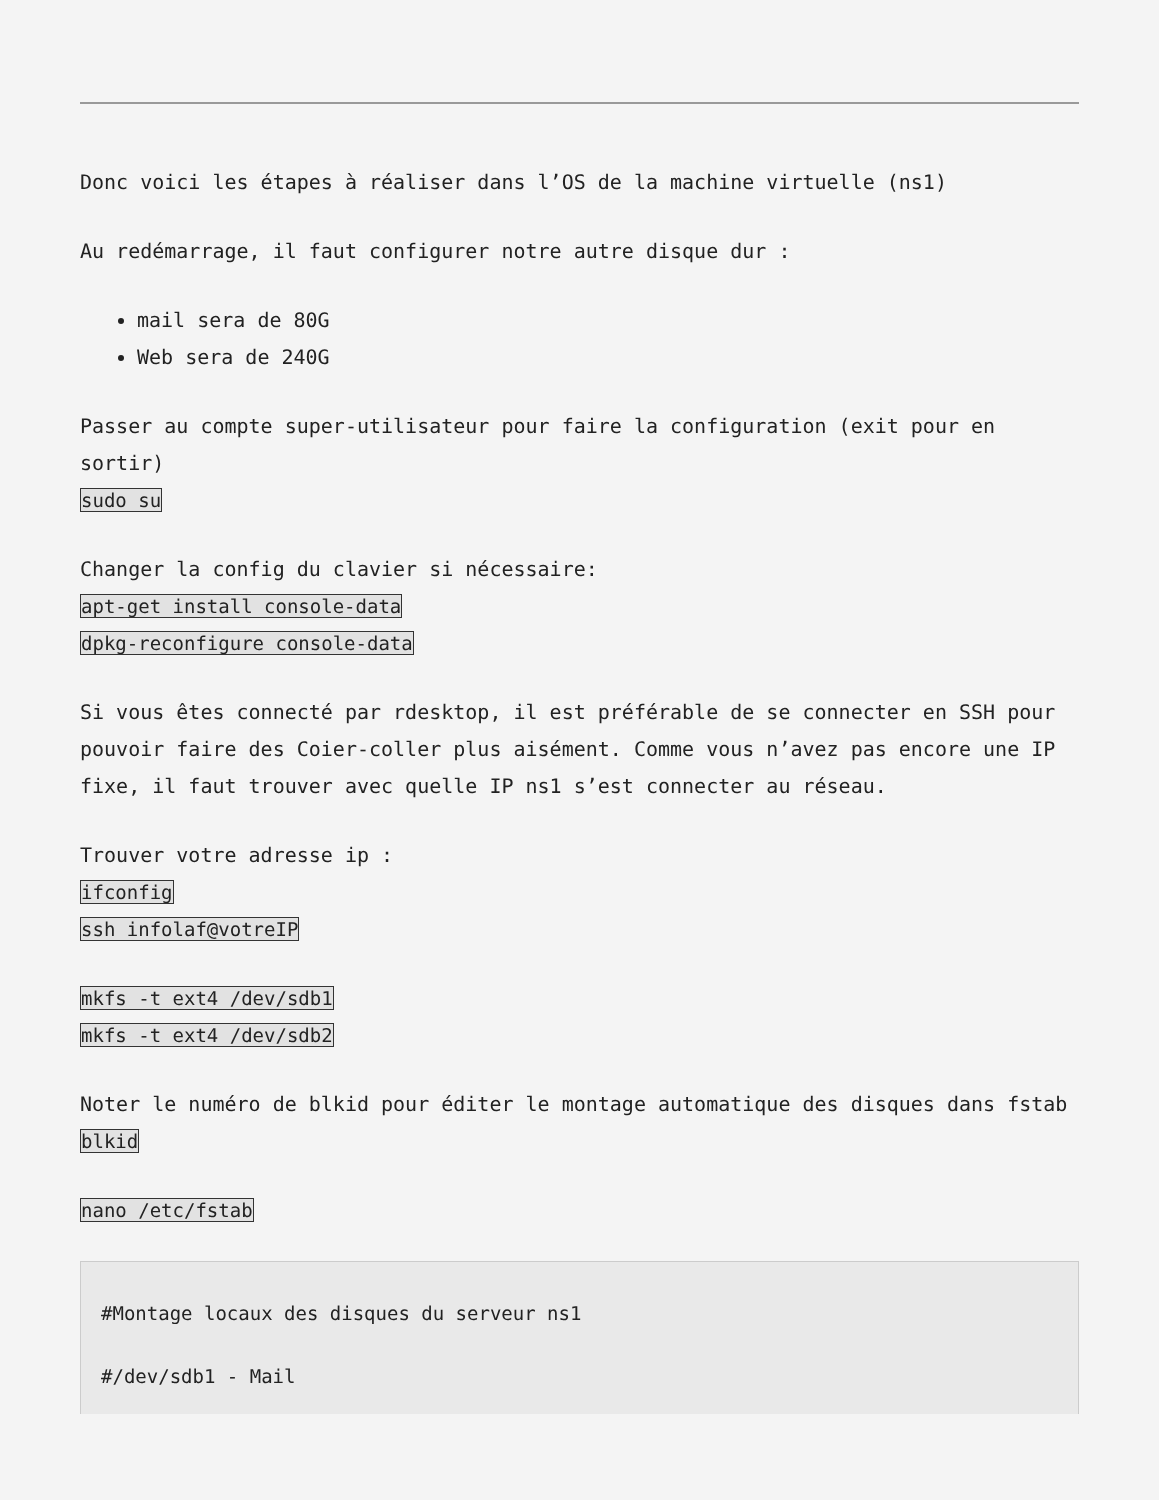Donc voici les étapes à réaliser dans l’OS de la machine virtuelle (ns1)
Au redémarrage, il faut configurer notre autre disque dur :
mail sera de 80G
Web sera de 240G
Passer au compte super-utilisateur pour faire la configuration (exit pour en sortir)
sudo su
Changer la config du clavier si nécessaire:
apt-get install console-data
dpkg-reconfigure console-data
Si vous êtes connecté par rdesktop, il est préférable de se connecter en SSH pour pouvoir faire des Coier-coller plus aisément. Comme vous n’avez pas encore une IP fixe, il faut trouver avec quelle IP ns1 s’est connecter au réseau.
Trouver votre adresse ip :
ifconfig
ssh infolaf@votreIP
mkfs -t ext4 /dev/sdb1
mkfs -t ext4 /dev/sdb2
Noter le numéro de blkid pour éditer le montage automatique des disques dans fstab
blkid
nano /etc/fstab
#Montage locaux des disques du serveur ns1
#/dev/sdb1 - Mail